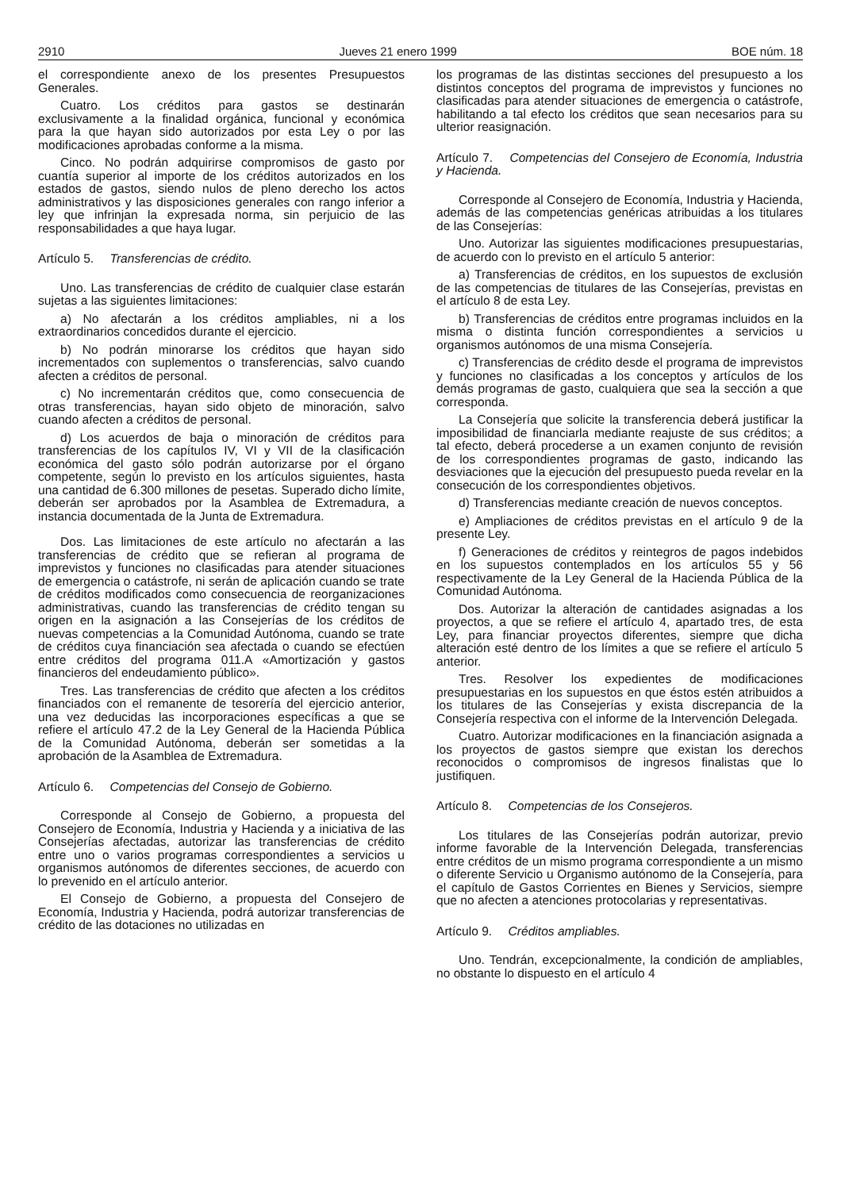2910 Jueves 21 enero 1999 BOE núm. 18
el correspondiente anexo de los presentes Presupuestos Generales.
Cuatro. Los créditos para gastos se destinarán exclusivamente a la finalidad orgánica, funcional y económica para la que hayan sido autorizados por esta Ley o por las modificaciones aprobadas conforme a la misma.
Cinco. No podrán adquirirse compromisos de gasto por cuantía superior al importe de los créditos autorizados en los estados de gastos, siendo nulos de pleno derecho los actos administrativos y las disposiciones generales con rango inferior a ley que infrinjan la expresada norma, sin perjuicio de las responsabilidades a que haya lugar.
Artículo 5. Transferencias de crédito.
Uno. Las transferencias de crédito de cualquier clase estarán sujetas a las siguientes limitaciones:
a) No afectarán a los créditos ampliables, ni a los extraordinarios concedidos durante el ejercicio.
b) No podrán minorarse los créditos que hayan sido incrementados con suplementos o transferencias, salvo cuando afecten a créditos de personal.
c) No incrementarán créditos que, como consecuencia de otras transferencias, hayan sido objeto de minoración, salvo cuando afecten a créditos de personal.
d) Los acuerdos de baja o minoración de créditos para transferencias de los capítulos IV, VI y VII de la clasificación económica del gasto sólo podrán autorizarse por el órgano competente, según lo previsto en los artículos siguientes, hasta una cantidad de 6.300 millones de pesetas. Superado dicho límite, deberán ser aprobados por la Asamblea de Extremadura, a instancia documentada de la Junta de Extremadura.
Dos. Las limitaciones de este artículo no afectarán a las transferencias de crédito que se refieran al programa de imprevistos y funciones no clasificadas para atender situaciones de emergencia o catástrofe, ni serán de aplicación cuando se trate de créditos modificados como consecuencia de reorganizaciones administrativas, cuando las transferencias de crédito tengan su origen en la asignación a las Consejerías de los créditos de nuevas competencias a la Comunidad Autónoma, cuando se trate de créditos cuya financiación sea afectada o cuando se efectúen entre créditos del programa 011.A «Amortización y gastos financieros del endeudamiento público».
Tres. Las transferencias de crédito que afecten a los créditos financiados con el remanente de tesorería del ejercicio anterior, una vez deducidas las incorporaciones específicas a que se refiere el artículo 47.2 de la Ley General de la Hacienda Pública de la Comunidad Autónoma, deberán ser sometidas a la aprobación de la Asamblea de Extremadura.
Artículo 6. Competencias del Consejo de Gobierno.
Corresponde al Consejo de Gobierno, a propuesta del Consejero de Economía, Industria y Hacienda y a iniciativa de las Consejerías afectadas, autorizar las transferencias de crédito entre uno o varios programas correspondientes a servicios u organismos autónomos de diferentes secciones, de acuerdo con lo prevenido en el artículo anterior.
El Consejo de Gobierno, a propuesta del Consejero de Economía, Industria y Hacienda, podrá autorizar transferencias de crédito de las dotaciones no utilizadas en
los programas de las distintas secciones del presupuesto a los distintos conceptos del programa de imprevistos y funciones no clasificadas para atender situaciones de emergencia o catástrofe, habilitando a tal efecto los créditos que sean necesarios para su ulterior reasignación.
Artículo 7. Competencias del Consejero de Economía, Industria y Hacienda.
Corresponde al Consejero de Economía, Industria y Hacienda, además de las competencias genéricas atribuidas a los titulares de las Consejerías:
Uno. Autorizar las siguientes modificaciones presupuestarias, de acuerdo con lo previsto en el artículo 5 anterior:
a) Transferencias de créditos, en los supuestos de exclusión de las competencias de titulares de las Consejerías, previstas en el artículo 8 de esta Ley.
b) Transferencias de créditos entre programas incluidos en la misma o distinta función correspondientes a servicios u organismos autónomos de una misma Consejería.
c) Transferencias de crédito desde el programa de imprevistos y funciones no clasificadas a los conceptos y artículos de los demás programas de gasto, cualquiera que sea la sección a que corresponda.
La Consejería que solicite la transferencia deberá justificar la imposibilidad de financiarla mediante reajuste de sus créditos; a tal efecto, deberá procederse a un examen conjunto de revisión de los correspondientes programas de gasto, indicando las desviaciones que la ejecución del presupuesto pueda revelar en la consecución de los correspondientes objetivos.
d) Transferencias mediante creación de nuevos conceptos.
e) Ampliaciones de créditos previstas en el artículo 9 de la presente Ley.
f) Generaciones de créditos y reintegros de pagos indebidos en los supuestos contemplados en los artículos 55 y 56 respectivamente de la Ley General de la Hacienda Pública de la Comunidad Autónoma.
Dos. Autorizar la alteración de cantidades asignadas a los proyectos, a que se refiere el artículo 4, apartado tres, de esta Ley, para financiar proyectos diferentes, siempre que dicha alteración esté dentro de los límites a que se refiere el artículo 5 anterior.
Tres. Resolver los expedientes de modificaciones presupuestarias en los supuestos en que éstos estén atribuidos a los titulares de las Consejerías y exista discrepancia de la Consejería respectiva con el informe de la Intervención Delegada.
Cuatro. Autorizar modificaciones en la financiación asignada a los proyectos de gastos siempre que existan los derechos reconocidos o compromisos de ingresos finalistas que lo justifiquen.
Artículo 8. Competencias de los Consejeros.
Los titulares de las Consejerías podrán autorizar, previo informe favorable de la Intervención Delegada, transferencias entre créditos de un mismo programa correspondiente a un mismo o diferente Servicio u Organismo autónomo de la Consejería, para el capítulo de Gastos Corrientes en Bienes y Servicios, siempre que no afecten a atenciones protocolarias y representativas.
Artículo 9. Créditos ampliables.
Uno. Tendrán, excepcionalmente, la condición de ampliables, no obstante lo dispuesto en el artículo 4